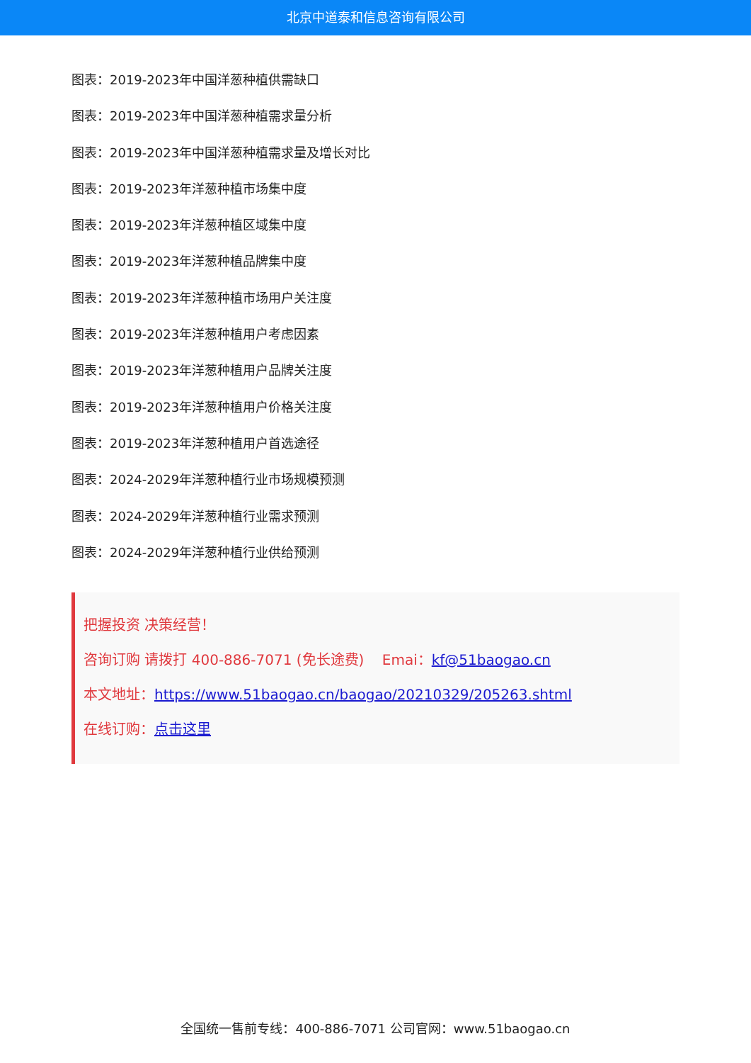北京中道泰和信息咨询有限公司
图表：2019-2023年中国洋葱种植供需缺口
图表：2019-2023年中国洋葱种植需求量分析
图表：2019-2023年中国洋葱种植需求量及增长对比
图表：2019-2023年洋葱种植市场集中度
图表：2019-2023年洋葱种植区域集中度
图表：2019-2023年洋葱种植品牌集中度
图表：2019-2023年洋葱种植市场用户关注度
图表：2019-2023年洋葱种植用户考虑因素
图表：2019-2023年洋葱种植用户品牌关注度
图表：2019-2023年洋葱种植用户价格关注度
图表：2019-2023年洋葱种植用户首选途径
图表：2024-2029年洋葱种植行业市场规模预测
图表：2024-2029年洋葱种植行业需求预测
图表：2024-2029年洋葱种植行业供给预测
把握投资 决策经营！
咨询订购 请拨打 400-886-7071 (免长途费) Emai：kf@51baogao.cn
本文地址：https://www.51baogao.cn/baogao/20210329/205263.shtml
在线订购：点击这里
全国统一售前专线：400-886-7071 公司官网：www.51baogao.cn